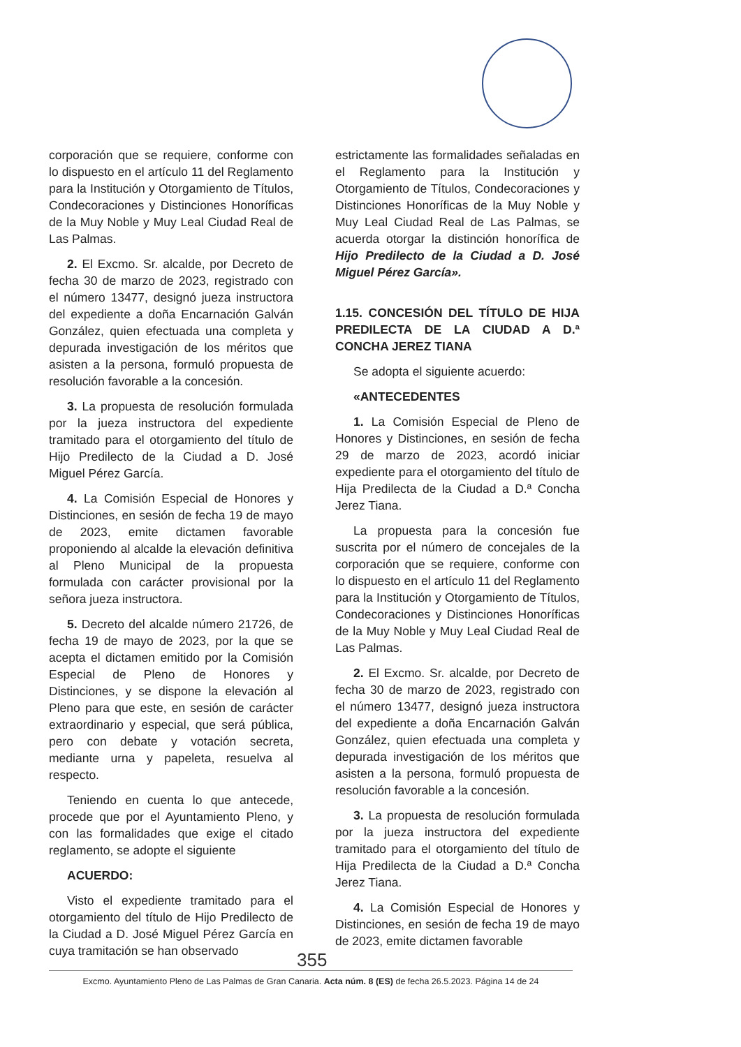corporación que se requiere, conforme con lo dispuesto en el artículo 11 del Reglamento para la Institución y Otorgamiento de Títulos, Condecoraciones y Distinciones Honoríficas de la Muy Noble y Muy Leal Ciudad Real de Las Palmas.
2. El Excmo. Sr. alcalde, por Decreto de fecha 30 de marzo de 2023, registrado con el número 13477, designó jueza instructora del expediente a doña Encarnación Galván González, quien efectuada una completa y depurada investigación de los méritos que asisten a la persona, formuló propuesta de resolución favorable a la concesión.
3. La propuesta de resolución formulada por la jueza instructora del expediente tramitado para el otorgamiento del título de Hijo Predilecto de la Ciudad a D. José Miguel Pérez García.
4. La Comisión Especial de Honores y Distinciones, en sesión de fecha 19 de mayo de 2023, emite dictamen favorable proponiendo al alcalde la elevación definitiva al Pleno Municipal de la propuesta formulada con carácter provisional por la señora jueza instructora.
5. Decreto del alcalde número 21726, de fecha 19 de mayo de 2023, por la que se acepta el dictamen emitido por la Comisión Especial de Pleno de Honores y Distinciones, y se dispone la elevación al Pleno para que este, en sesión de carácter extraordinario y especial, que será pública, pero con debate y votación secreta, mediante urna y papeleta, resuelva al respecto.
Teniendo en cuenta lo que antecede, procede que por el Ayuntamiento Pleno, y con las formalidades que exige el citado reglamento, se adopte el siguiente
ACUERDO:
Visto el expediente tramitado para el otorgamiento del título de Hijo Predilecto de la Ciudad a D. José Miguel Pérez García en cuya tramitación se han observado
estrictamente las formalidades señaladas en el Reglamento para la Institución y Otorgamiento de Títulos, Condecoraciones y Distinciones Honoríficas de la Muy Noble y Muy Leal Ciudad Real de Las Palmas, se acuerda otorgar la distinción honorífica de Hijo Predilecto de la Ciudad a D. José Miguel Pérez García».
1.15. CONCESIÓN DEL TÍTULO DE HIJA PREDILECTA DE LA CIUDAD A D.ª CONCHA JEREZ TIANA
Se adopta el siguiente acuerdo:
«ANTECEDENTES
1. La Comisión Especial de Pleno de Honores y Distinciones, en sesión de fecha 29 de marzo de 2023, acordó iniciar expediente para el otorgamiento del título de Hija Predilecta de la Ciudad a D.ª Concha Jerez Tiana.
La propuesta para la concesión fue suscrita por el número de concejales de la corporación que se requiere, conforme con lo dispuesto en el artículo 11 del Reglamento para la Institución y Otorgamiento de Títulos, Condecoraciones y Distinciones Honoríficas de la Muy Noble y Muy Leal Ciudad Real de Las Palmas.
2. El Excmo. Sr. alcalde, por Decreto de fecha 30 de marzo de 2023, registrado con el número 13477, designó jueza instructora del expediente a doña Encarnación Galván González, quien efectuada una completa y depurada investigación de los méritos que asisten a la persona, formuló propuesta de resolución favorable a la concesión.
3. La propuesta de resolución formulada por la jueza instructora del expediente tramitado para el otorgamiento del título de Hija Predilecta de la Ciudad a D.ª Concha Jerez Tiana.
4. La Comisión Especial de Honores y Distinciones, en sesión de fecha 19 de mayo de 2023, emite dictamen favorable
355
Excmo. Ayuntamiento Pleno de Las Palmas de Gran Canaria. Acta núm. 8 (ES) de fecha 26.5.2023. Página 14 de 24